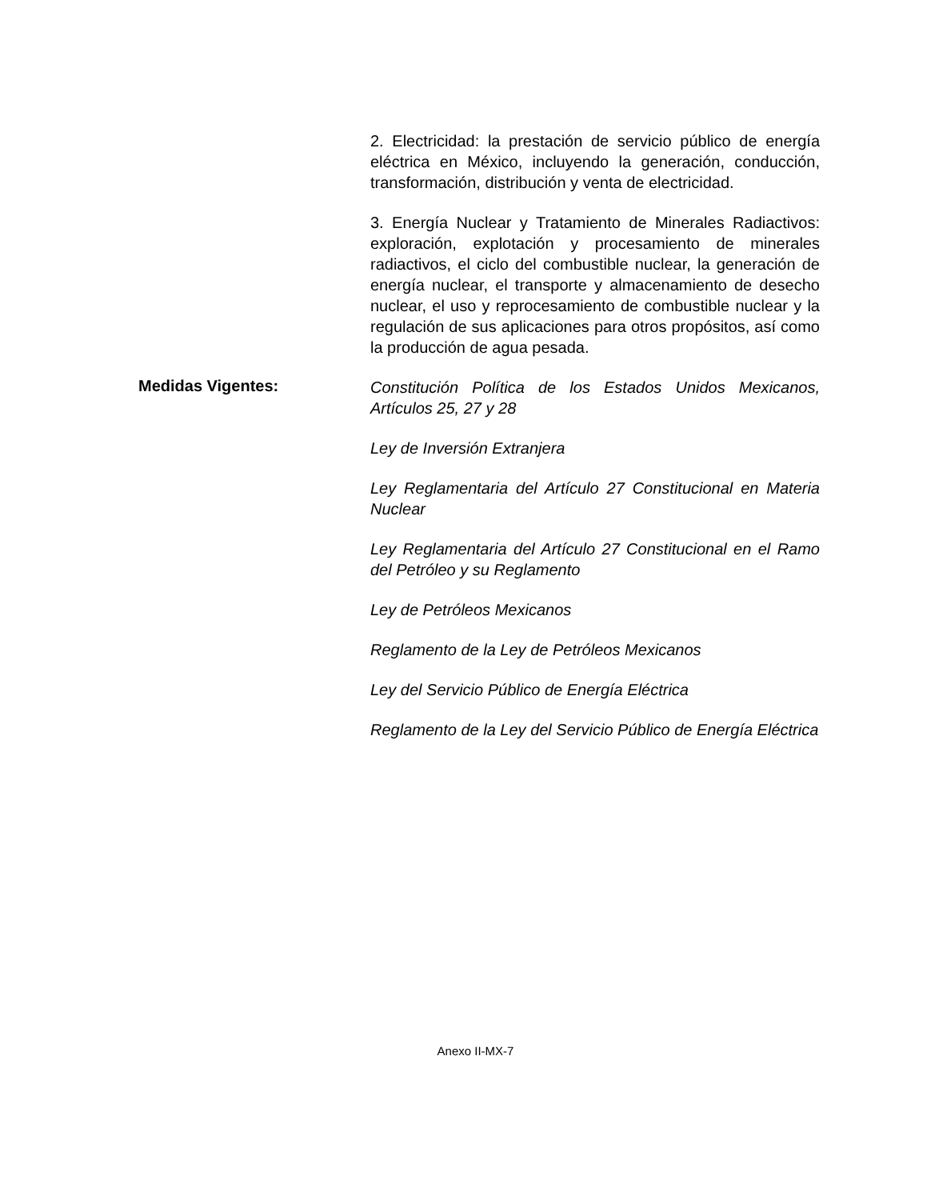2. Electricidad: la prestación de servicio público de energía eléctrica en México, incluyendo la generación, conducción, transformación, distribución y venta de electricidad.
3. Energía Nuclear y Tratamiento de Minerales Radiactivos: exploración, explotación y procesamiento de minerales radiactivos, el ciclo del combustible nuclear, la generación de energía nuclear, el transporte y almacenamiento de desecho nuclear, el uso y reprocesamiento de combustible nuclear y la regulación de sus aplicaciones para otros propósitos, así como la producción de agua pesada.
Medidas Vigentes:
Constitución Política de los Estados Unidos Mexicanos, Artículos 25, 27 y 28
Ley de Inversión Extranjera
Ley Reglamentaria del Artículo 27 Constitucional en Materia Nuclear
Ley Reglamentaria del Artículo 27 Constitucional en el Ramo del Petróleo y su Reglamento
Ley de Petróleos Mexicanos
Reglamento de la Ley de Petróleos Mexicanos
Ley del Servicio Público de Energía Eléctrica
Reglamento de la Ley del Servicio Público de Energía Eléctrica
Anexo II-MX-7